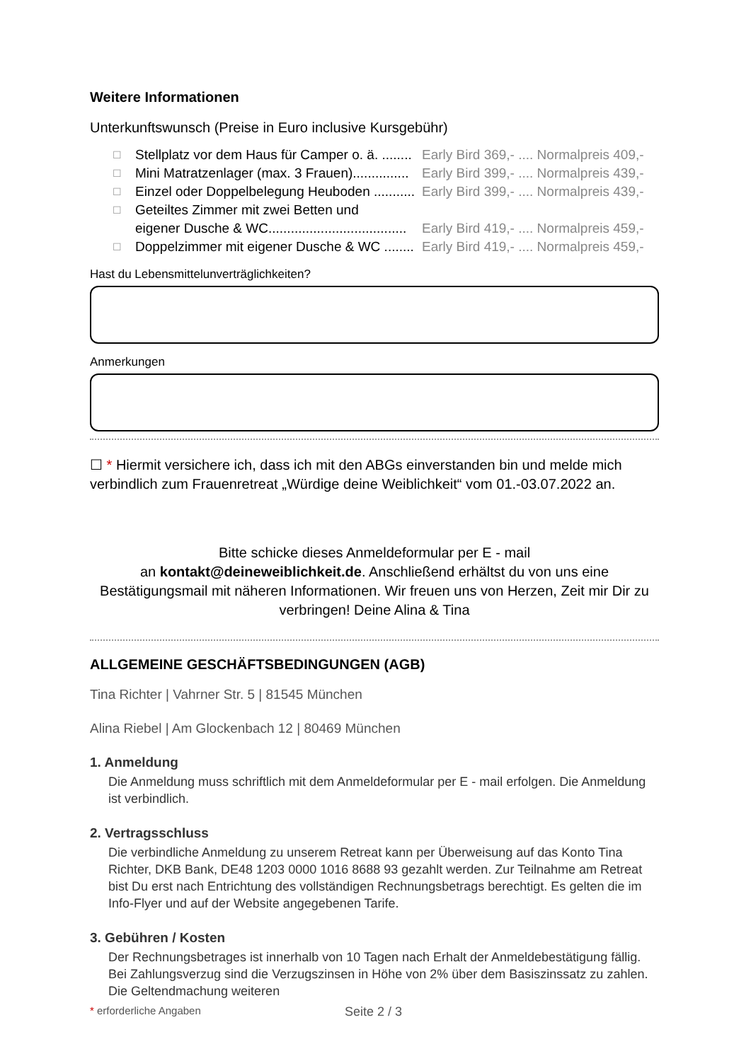Weitere Informationen
Unterkunftswunsch (Preise in Euro inclusive Kursgebühr)
☐ Stellplatz vor dem Haus für Camper o. ä. ........ Early Bird 369,- .... Normalpreis 409,-
☐ Mini Matratzenlager (max. 3 Frauen)............... Early Bird 399,- .... Normalpreis 439,-
☐ Einzel oder Doppelbelegung Heuboden ........... Early Bird 399,- .... Normalpreis 439,-
☐ Geteiltes Zimmer mit zwei Betten und
eigener Dusche & WC.....................................
Early Bird 419,- .... Normalpreis 459,-
☐ Doppelzimmer mit eigener Dusche & WC ........ Early Bird 419,- .... Normalpreis 459,-
Hast du Lebensmittelunverträglichkeiten?
Anmerkungen
☐ * Hiermit versichere ich, dass ich mit den ABGs einverstanden bin und melde mich verbindlich zum Frauenretreat „Würdige deine Weiblichkeit“ vom 01.-03.07.2022 an.
Bitte schicke dieses Anmeldeformular per E - mail
an kontakt@deineweiblichkeit.de. Anschließend erhältst du von uns eine Bestätigungsmail mit näheren Informationen. Wir freuen uns von Herzen, Zeit mir Dir zu verbringen! Deine Alina & Tina
ALLGEMEINE GESCHÄFTSBEDINGUNGEN (AGB)
Tina Richter | Vahrner Str. 5 | 81545 München
Alina Riebel | Am Glockenbach 12 | 80469 München
1. Anmeldung
Die Anmeldung muss schriftlich mit dem Anmeldeformular per E - mail erfolgen. Die Anmeldung ist verbindlich.
2. Vertragsschluss
Die verbindliche Anmeldung zu unserem Retreat kann per Überweisung auf das Konto Tina Richter, DKB Bank, DE48 1203 0000 1016 8688 93 gezahlt werden. Zur Teilnahme am Retreat bist Du erst nach Entrichtung des vollständigen Rechnungsbetrags berechtigt. Es gelten die im Info-Flyer und auf der Website angegebenen Tarife.
3. Gebühren / Kosten
Der Rechnungsbetrages ist innerhalb von 10 Tagen nach Erhalt der Anmeldebestätigung fällig. Bei Zahlungsverzug sind die Verzugszinsen in Höhe von 2% über dem Basiszinssatz zu zahlen. Die Geltendmachung weiteren
* erforderliche Angaben Seite 2 / 3